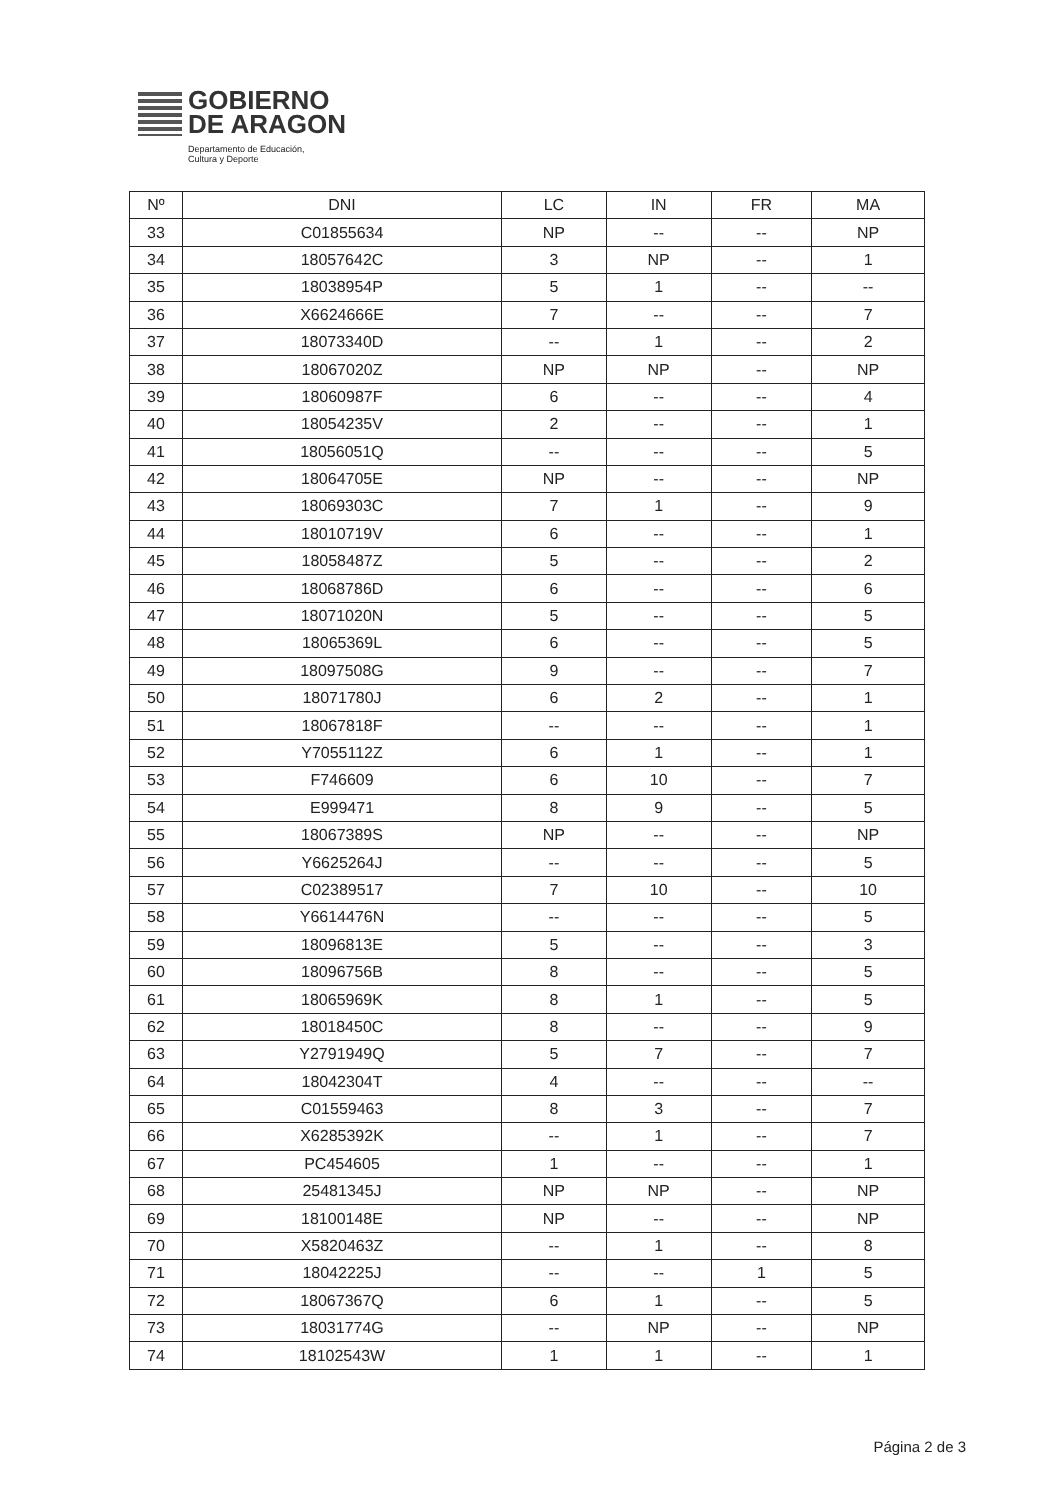GOBIERNO
DE ARAGON
Departamento de Educación,
Cultura y Deporte
| Nº | DNI | LC | IN | FR | MA |
| --- | --- | --- | --- | --- | --- |
| 33 | C01855634 | NP | -- | -- | NP |
| 34 | 18057642C | 3 | NP | -- | 1 |
| 35 | 18038954P | 5 | 1 | -- | -- |
| 36 | X6624666E | 7 | -- | -- | 7 |
| 37 | 18073340D | -- | 1 | -- | 2 |
| 38 | 18067020Z | NP | NP | -- | NP |
| 39 | 18060987F | 6 | -- | -- | 4 |
| 40 | 18054235V | 2 | -- | -- | 1 |
| 41 | 18056051Q | -- | -- | -- | 5 |
| 42 | 18064705E | NP | -- | -- | NP |
| 43 | 18069303C | 7 | 1 | -- | 9 |
| 44 | 18010719V | 6 | -- | -- | 1 |
| 45 | 18058487Z | 5 | -- | -- | 2 |
| 46 | 18068786D | 6 | -- | -- | 6 |
| 47 | 18071020N | 5 | -- | -- | 5 |
| 48 | 18065369L | 6 | -- | -- | 5 |
| 49 | 18097508G | 9 | -- | -- | 7 |
| 50 | 18071780J | 6 | 2 | -- | 1 |
| 51 | 18067818F | -- | -- | -- | 1 |
| 52 | Y7055112Z | 6 | 1 | -- | 1 |
| 53 | F746609 | 6 | 10 | -- | 7 |
| 54 | E999471 | 8 | 9 | -- | 5 |
| 55 | 18067389S | NP | -- | -- | NP |
| 56 | Y6625264J | -- | -- | -- | 5 |
| 57 | C02389517 | 7 | 10 | -- | 10 |
| 58 | Y6614476N | -- | -- | -- | 5 |
| 59 | 18096813E | 5 | -- | -- | 3 |
| 60 | 18096756B | 8 | -- | -- | 5 |
| 61 | 18065969K | 8 | 1 | -- | 5 |
| 62 | 18018450C | 8 | -- | -- | 9 |
| 63 | Y2791949Q | 5 | 7 | -- | 7 |
| 64 | 18042304T | 4 | -- | -- | -- |
| 65 | C01559463 | 8 | 3 | -- | 7 |
| 66 | X6285392K | -- | 1 | -- | 7 |
| 67 | PC454605 | 1 | -- | -- | 1 |
| 68 | 25481345J | NP | NP | -- | NP |
| 69 | 18100148E | NP | -- | -- | NP |
| 70 | X5820463Z | -- | 1 | -- | 8 |
| 71 | 18042225J | -- | -- | 1 | 5 |
| 72 | 18067367Q | 6 | 1 | -- | 5 |
| 73 | 18031774G | -- | NP | -- | NP |
| 74 | 18102543W | 1 | 1 | -- | 1 |
Página 2 de 3